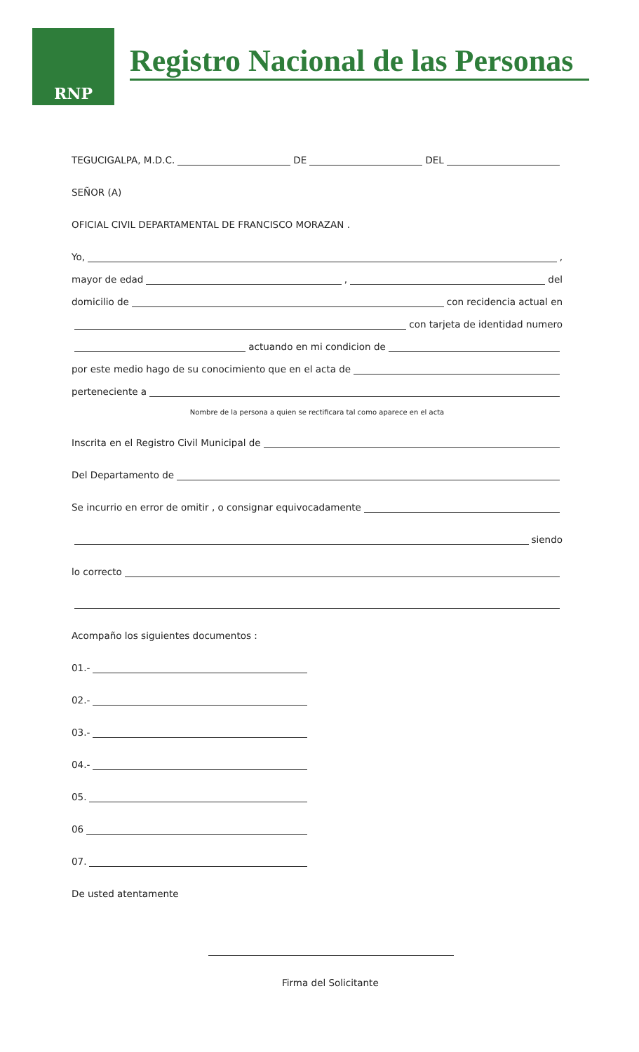RNP
Registro Nacional de las Personas
TEGUCIGALPA, M.D.C. DE DEL
SEÑOR (A)
OFICIAL CIVIL DEPARTAMENTAL DE FRANCISCO MORAZAN .
Yo, ,
mayor de edad , del
domicilio de con recidencia actual en
con tarjeta de identidad numero
actuando en mi condicion de
por este medio hago de su conocimiento que en el acta de
perteneciente a
Nombre de la persona a quien se rectificara tal como aparece en el acta
Inscrita en el Registro Civil Municipal de
Del Departamento de
Se incurrio en error de omitir , o consignar equivocadamente
siendo
lo correcto
Acompaño los siguientes documentos :
01.-
02.-
03.-
04.-
05.
06
07.
De usted atentamente
Firma del Solicitante